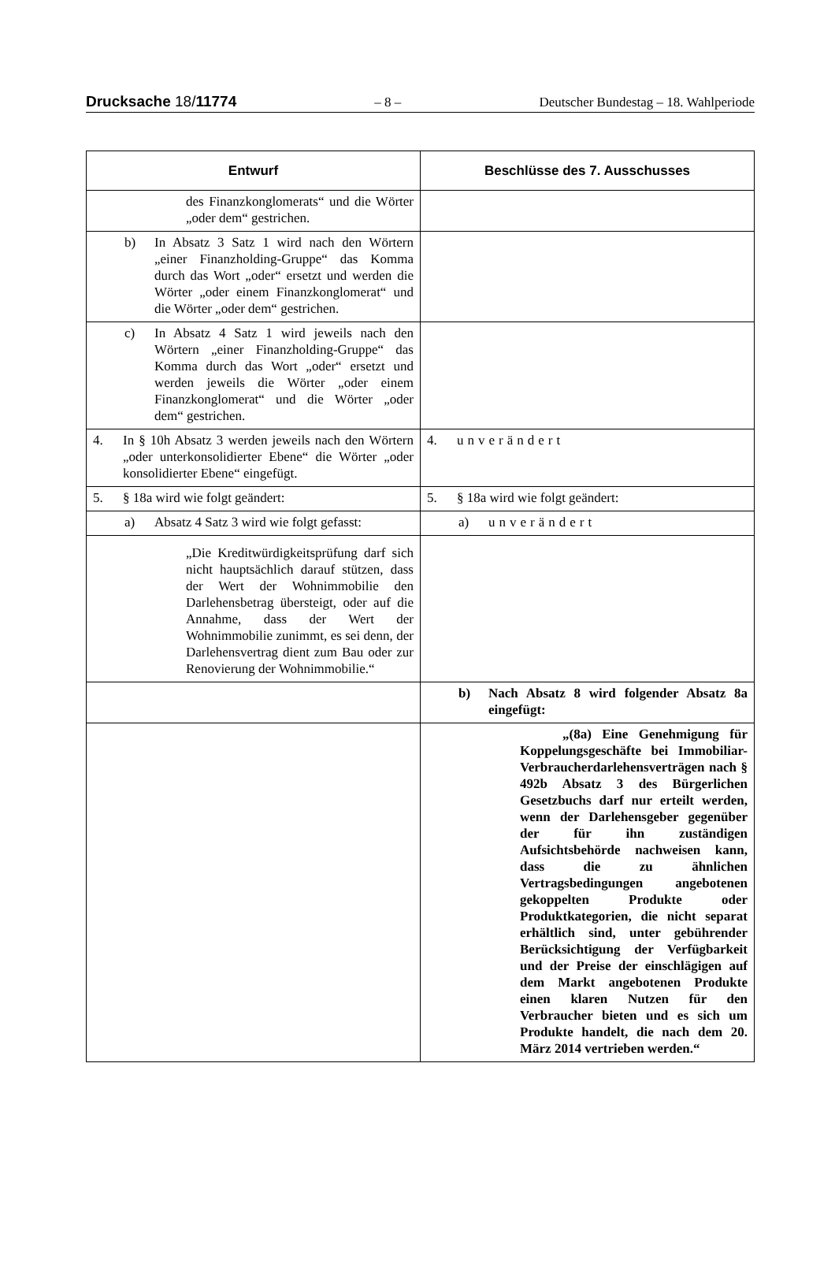Drucksache 18/11774 – 8 – Deutscher Bundestag – 18. Wahlperiode
| Entwurf | Beschlüsse des 7. Ausschusses |
| --- | --- |
| des Finanzkonglomerats“ und die Wörter „oder dem“ gestrichen. | |
| b) In Absatz 3 Satz 1 wird nach den Wörtern „einer Finanzholding-Gruppe“ das Komma durch das Wort „oder“ ersetzt und werden die Wörter „oder einem Finanzkonglomerat“ und die Wörter „oder dem“ gestrichen. | |
| c) In Absatz 4 Satz 1 wird jeweils nach den Wörtern „einer Finanzholding-Gruppe“ das Komma durch das Wort „oder“ ersetzt und werden jeweils die Wörter „oder einem Finanzkonglomerat“ und die Wörter „oder dem“ gestrichen. | |
| 4. In § 10h Absatz 3 werden jeweils nach den Wörtern „oder unterkonsolidierter Ebene“ die Wörter „oder konsolidierter Ebene“ eingefügt. | 4. unverändert |
| 5. § 18a wird wie folgt geändert: | 5. § 18a wird wie folgt geändert: |
| a) Absatz 4 Satz 3 wird wie folgt gefasst: | a) unverändert |
| „Die Kreditwürdigkeitsprüfung darf sich nicht hauptsächlich darauf stützen, dass der Wert der Wohnimmobilie den Darlehensbetrag übersteigt, oder auf die Annahme, dass der Wert der Wohnimmobilie zunimmt, es sei denn, der Darlehensvertrag dient zum Bau oder zur Renovierung der Wohnimmobilie.“ | |
| | b) Nach Absatz 8 wird folgender Absatz 8a eingefügt: |
| | „(8a) Eine Genehmigung für Koppelungsgeschäfte bei Immobiliar-Verbraucherdarlehensverträgen nach § 492b Absatz 3 des Bürgerlichen Gesetzbuchs darf nur erteilt werden, wenn der Darlehensgeber gegenüber der für ihn zuständigen Aufsichtsbehörde nachweisen kann, dass die zu ähnlichen Vertragsbedingungen angebotenen gekoppelten Produkte oder Produktkategorien, die nicht separat erhältlich sind, unter gebührender Berücksichtigung der Verfügbarkeit und der Preise der einschlägigen auf dem Markt angebotenen Produkte einen klaren Nutzen für den Verbraucher bieten und es sich um Produkte handelt, die nach dem 20. März 2014 vertrieben werden.“ |